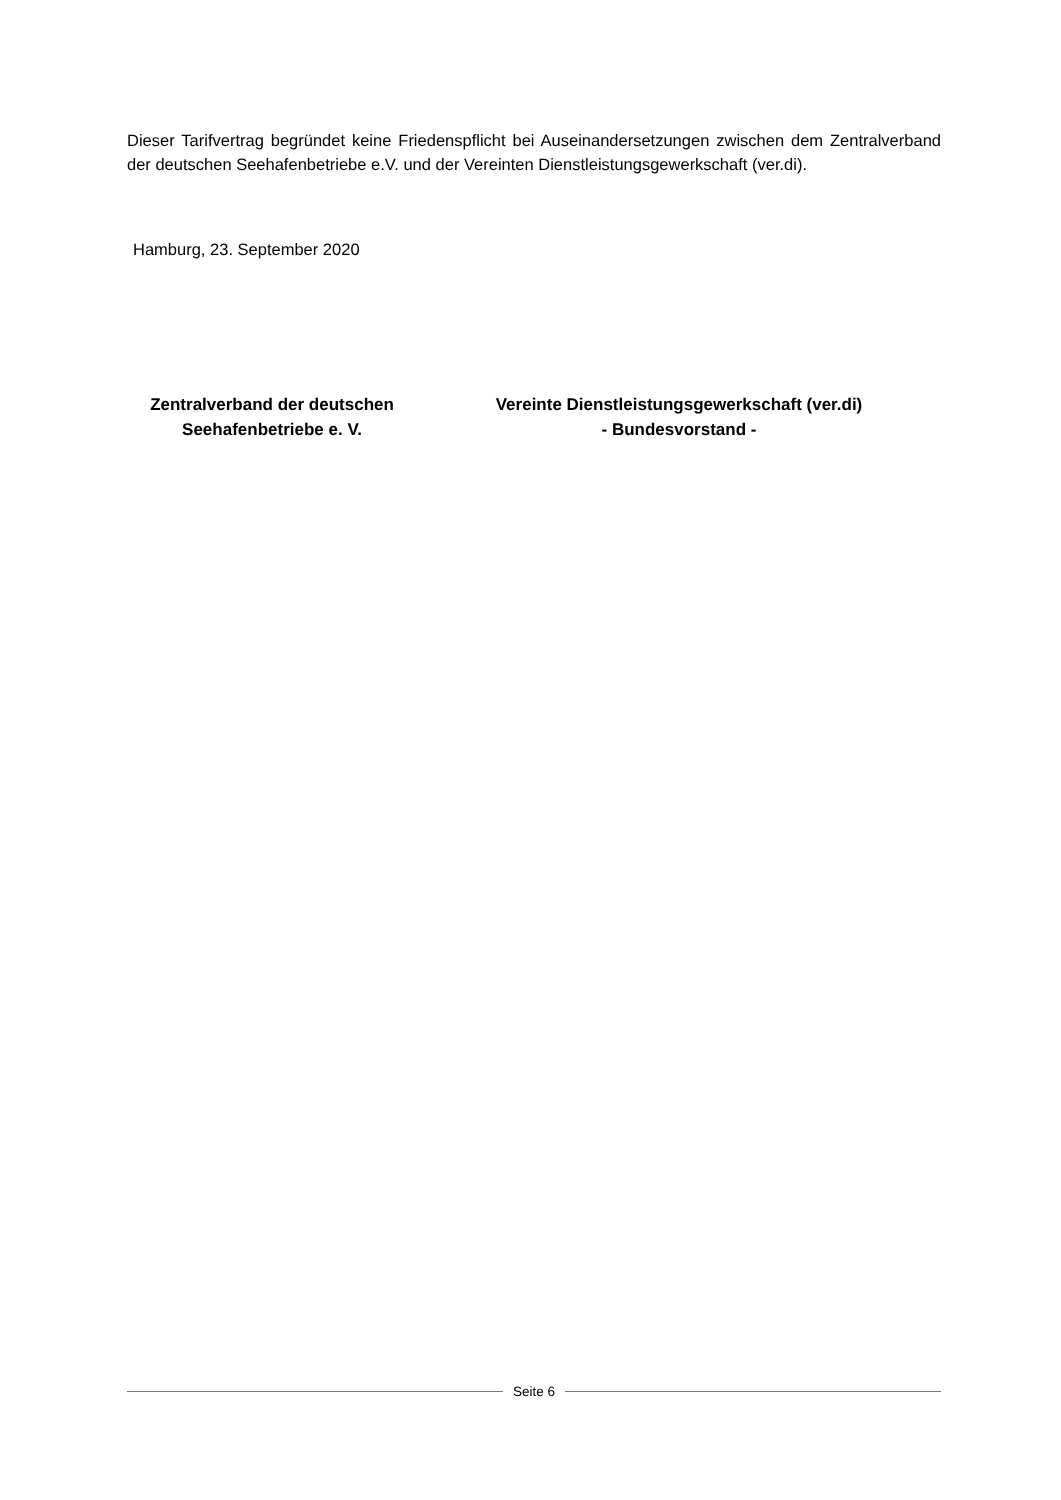Dieser Tarifvertrag begründet keine Friedenspflicht bei Auseinandersetzungen zwischen dem Zentralverband der deutschen Seehafenbetriebe e.V. und der Vereinten Dienstleistungsgewerkschaft (ver.di).
Hamburg, 23. September 2020
Zentralverband der deutschen
Seehafenbetriebe e. V.
Vereinte Dienstleistungsgewerkschaft (ver.di)
- Bundesvorstand -
Seite 6